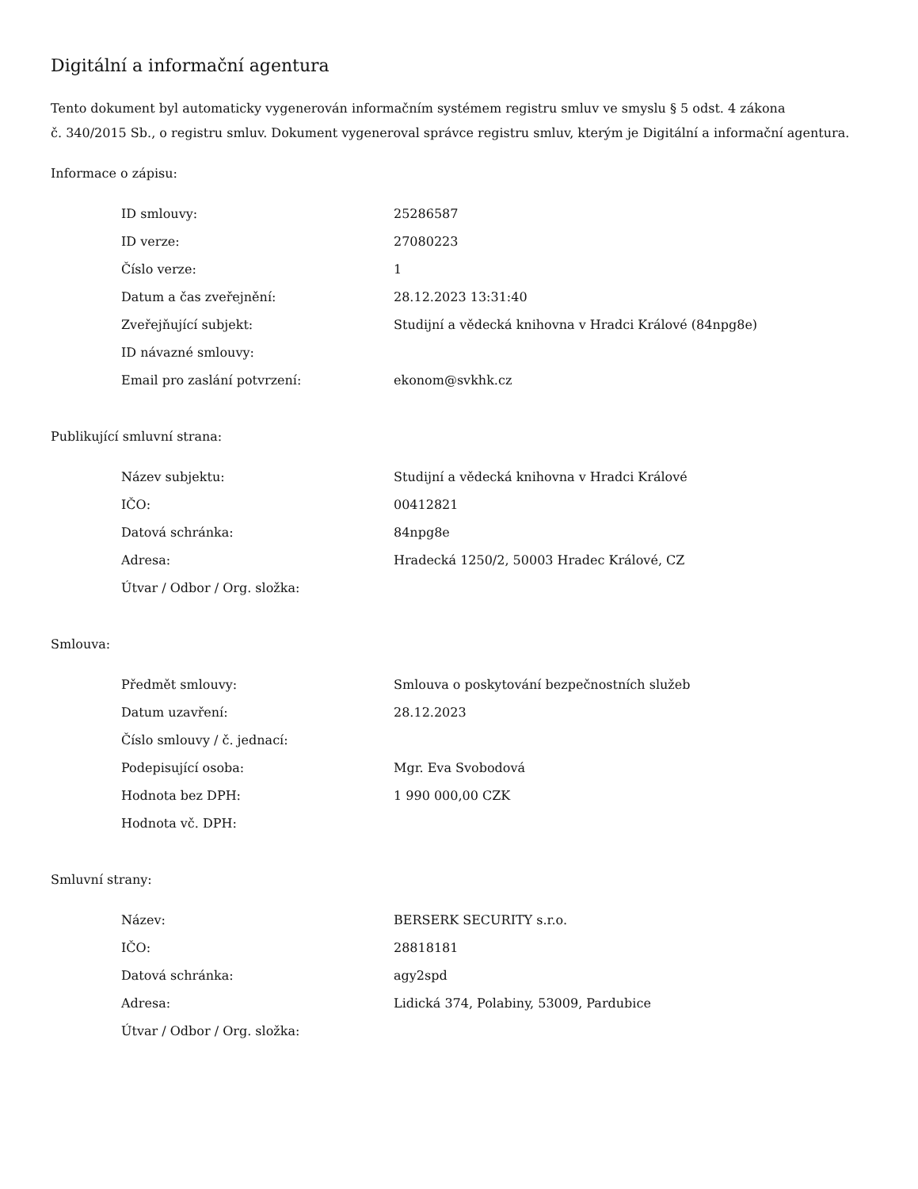Digitální a informační agentura
Tento dokument byl automaticky vygenerován informačním systémem registru smluv ve smyslu § 5 odst. 4 zákona
č. 340/2015 Sb., o registru smluv. Dokument vygeneroval správce registru smluv, kterým je Digitální a informační agentura.
Informace o zápisu:
| ID smlouvy: | 25286587 |
| ID verze: | 27080223 |
| Číslo verze: | 1 |
| Datum a čas zveřejnění: | 28.12.2023 13:31:40 |
| Zveřejňující subjekt: | Studijní a vědecká knihovna v Hradci Králové (84npg8e) |
| ID návazné smlouvy: | |
| Email pro zaslání potvrzení: | ekonom@svkhk.cz |
Publikující smluvní strana:
| Název subjektu: | Studijní a vědecká knihovna v Hradci Králové |
| IČO: | 00412821 |
| Datová schránka: | 84npg8e |
| Adresa: | Hradecká 1250/2, 50003 Hradec Králové, CZ |
| Útvar / Odbor / Org. složka: | |
Smlouva:
| Předmět smlouvy: | Smlouva o poskytování bezpečnostních služeb |
| Datum uzavření: | 28.12.2023 |
| Číslo smlouvy / č. jednací: | |
| Podepisující osoba: | Mgr. Eva Svobodová |
| Hodnota bez DPH: | 1 990 000,00 CZK |
| Hodnota vč. DPH: | |
Smluvní strany:
| Název: | BERSERK SECURITY s.r.o. |
| IČO: | 28818181 |
| Datová schránka: | agy2spd |
| Adresa: | Lidická 374, Polabiny, 53009, Pardubice |
| Útvar / Odbor / Org. složka: | |